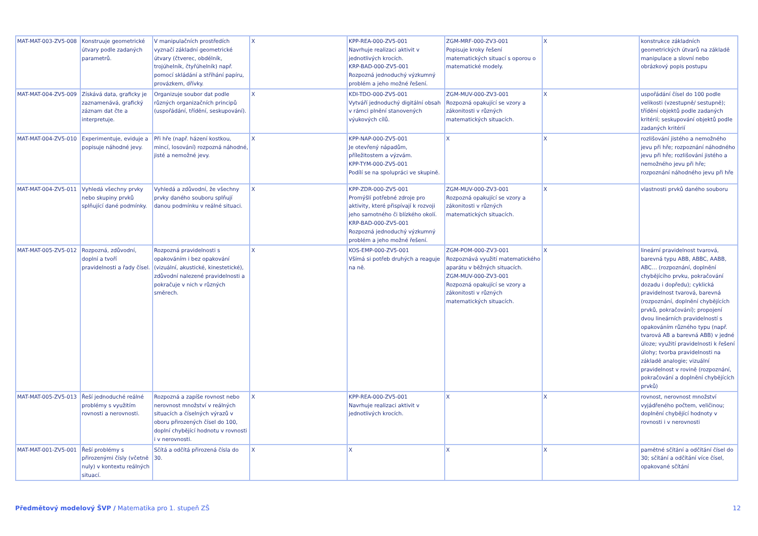| MAT-MAT-003-ZV5-008 | Konstruuje geometrické útvary podle zadaných parametrů. | V manipulačních prostředích vyznačí základní geometrické útvary (čtverec, obdélník, trojúhelník, čtyřúhelník) např. pomocí skládání a stříhání papíru, provázkem, dřívky. | X | KPP-REA-000-ZV5-001 Navrhuje realizaci aktivit v jednotlivých krocích. KRP-BAD-000-ZV5-001 Rozpozná jednoduchý výzkumný problém a jeho možné řešení. | ZGM-MRF-000-ZV3-001 Popisuje kroky řešení matematických situací s oporou o matematické modely. | X | konstrukce základních geometrických útvarů na základě manipulace a slovní nebo obrázkový popis postupu |
| MAT-MAT-004-ZV5-009 | Získává data, graficky je zaznamenává, grafický záznam dat čte a interpretuje. | Organizuje soubor dat podle různých organizačních principů (uspořádání, třídění, seskupování). | X | KDI-TDO-000-ZV5-001 Vytváří jednoduchý digitální obsah v rámci plnění stanovených výukových cílů. | ZGM-MUV-000-ZV3-001 Rozpozná opakující se vzory a zákonitosti v různých matematických situacích. | X | uspořádání čísel do 100 podle velikosti (vzestupně/ sestupně); třídění objektů podle zadaných kritérií; seskupování objektů podle zadaných kritérií |
| MAT-MAT-004-ZV5-010 | Experimentuje, eviduje a popisuje náhodné jevy. | Při hře (např. házení kostkou, mincí, losování) rozpozná náhodné, jisté a nemožné jevy. | X | KPP-NAP-000-ZV5-001 Je otevřený nápadům, příležitostem a výzvám. KPP-TYM-000-ZV5-001 Podílí se na spolupráci ve skupině. | X | X | rozlišování jistého a nemožného jevu při hře; rozpoznání náhodného jevu při hře; rozlišování jistého a nemožného jevu při hře; rozpoznání náhodného jevu při hře |
| MAT-MAT-004-ZV5-011 | Vyhledá všechny prvky nebo skupiny prvků splňující dané podmínky. | Vyhledá a zdůvodní, že všechny prvky daného souboru splňují danou podmínku v reálné situaci. | X | KPP-ZDR-000-ZV5-001 Promýšlí potřebné zdroje pro aktivity, které přispívají k rozvoji jeho samotného či blízkého okolí. KRP-BAD-000-ZV5-001 Rozpozná jednoduchý výzkumný problém a jeho možné řešení. | ZGM-MUV-000-ZV3-001 Rozpozná opakující se vzory a zákonitosti v různých matematických situacích. | X | vlastnosti prvků daného souboru |
| MAT-MAT-005-ZV5-012 | Rozpozná, zdůvodní, doplní a tvoří pravidelnosti a řady čísel. | Rozpozná pravidelnosti s opakováním i bez opakování (vizuální, akustické, kinestetické), zdůvodní nalezené pravidelnosti a pokračuje v nich v různých směrech. | X | KOS-EMP-000-ZV5-001 Všímá si potřeb druhých a reaguje na ně. | ZGM-POM-000-ZV3-001 Rozpoznává využití matematického aparátu v běžných situacích. ZGM-MUV-000-ZV3-001 Rozpozná opakující se vzory a zákonitosti v různých matematických situacích. | X | lineární pravidelnost tvarová, barevná typu ABB, ABBC, AABB, ABC… (rozpoznání, doplnění chybějícího prvku, pokračování dozadu i dopředu); cyklická pravidelnost tvarová, barevná (rozpoznání, doplnění chybějících prvků, pokračování); propojení dvou lineárních pravidelností s opakováním různého typu (např. tvarová AB a barevná ABB) v jedné úloze; využití pravidelnosti k řešení úlohy; tvorba pravidelnosti na základě analogie; vizuální pravidelnost v rovině (rozpoznání, pokračování a doplnění chybějících prvků) |
| MAT-MAT-005-ZV5-013 | Řeší jednoduché reálné problémy s využitím rovnosti a nerovnosti. | Rozpozná a zapíše rovnost nebo nerovnost množství v reálných situacích a číselných výrazů v oboru přirozených čísel do 100, doplní chybějící hodnotu v rovnosti i v nerovnosti. | X | KPP-REA-000-ZV5-001 Navrhuje realizaci aktivit v jednotlivých krocích. | X | X | rovnost, nerovnost množství vyjádřeného počtem, veličinou; doplnění chybějící hodnoty v rovnosti i v nerovnosti |
| MAT-MAT-001-ZV5-001 | Řeší problémy s přirozenými čísly (včetně nuly) v kontextu reálných situací. | Sčítá a odčítá přirozená čísla do 30. | X | X | X | X | pamětné sčítání a odčítání čísel do 30; sčítání a odčítání více čísel, opakované sčítání |
Předmětový modelový ŠVP / Matematika pro 1. stupeň ZŠ 12